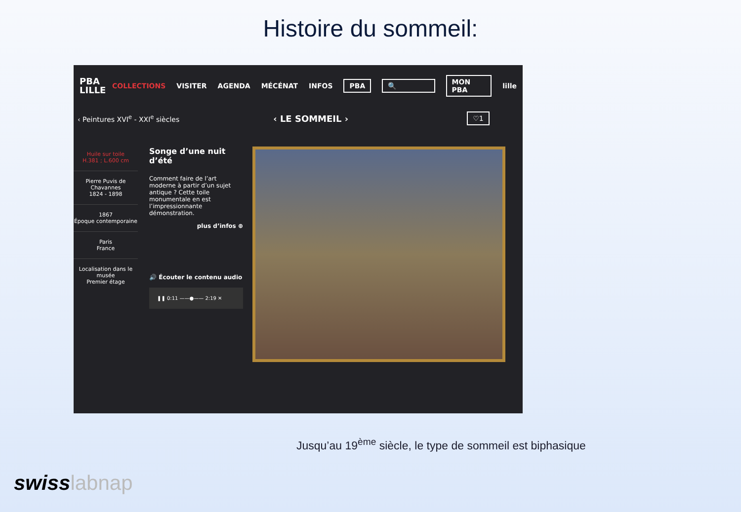Histoire du sommeil:
PBA LILLE COLLECTIONS VISITER AGENDA MÉCÉNAT INFOS PBA 🔍 MON PBA lille
‹ Peintures XVI<sup>e</sup> - XXI<sup>e</sup> siècles ‹ LE SOMMEIL › ♡1
Huile sur toile
H.381 ; L.600 cm
Pierre Puvis de Chavannes
1824 - 1898
1867
Époque contemporaine
Paris
France
Localisation dans le musée
Premier étage
Songe d’une nuit d’été
Comment faire de l’art moderne à partir d’un sujet antique ? Cette toile monumentale en est l’impressionnante démonstration.
plus d’infos ⊕
🔊 Écouter le contenu audio
❚❚ 0:11 ——●—— 2:19 ✕
Jusqu’au 19<sup>ème</sup> siècle, le type de sommeil est biphasique
swisslabnap